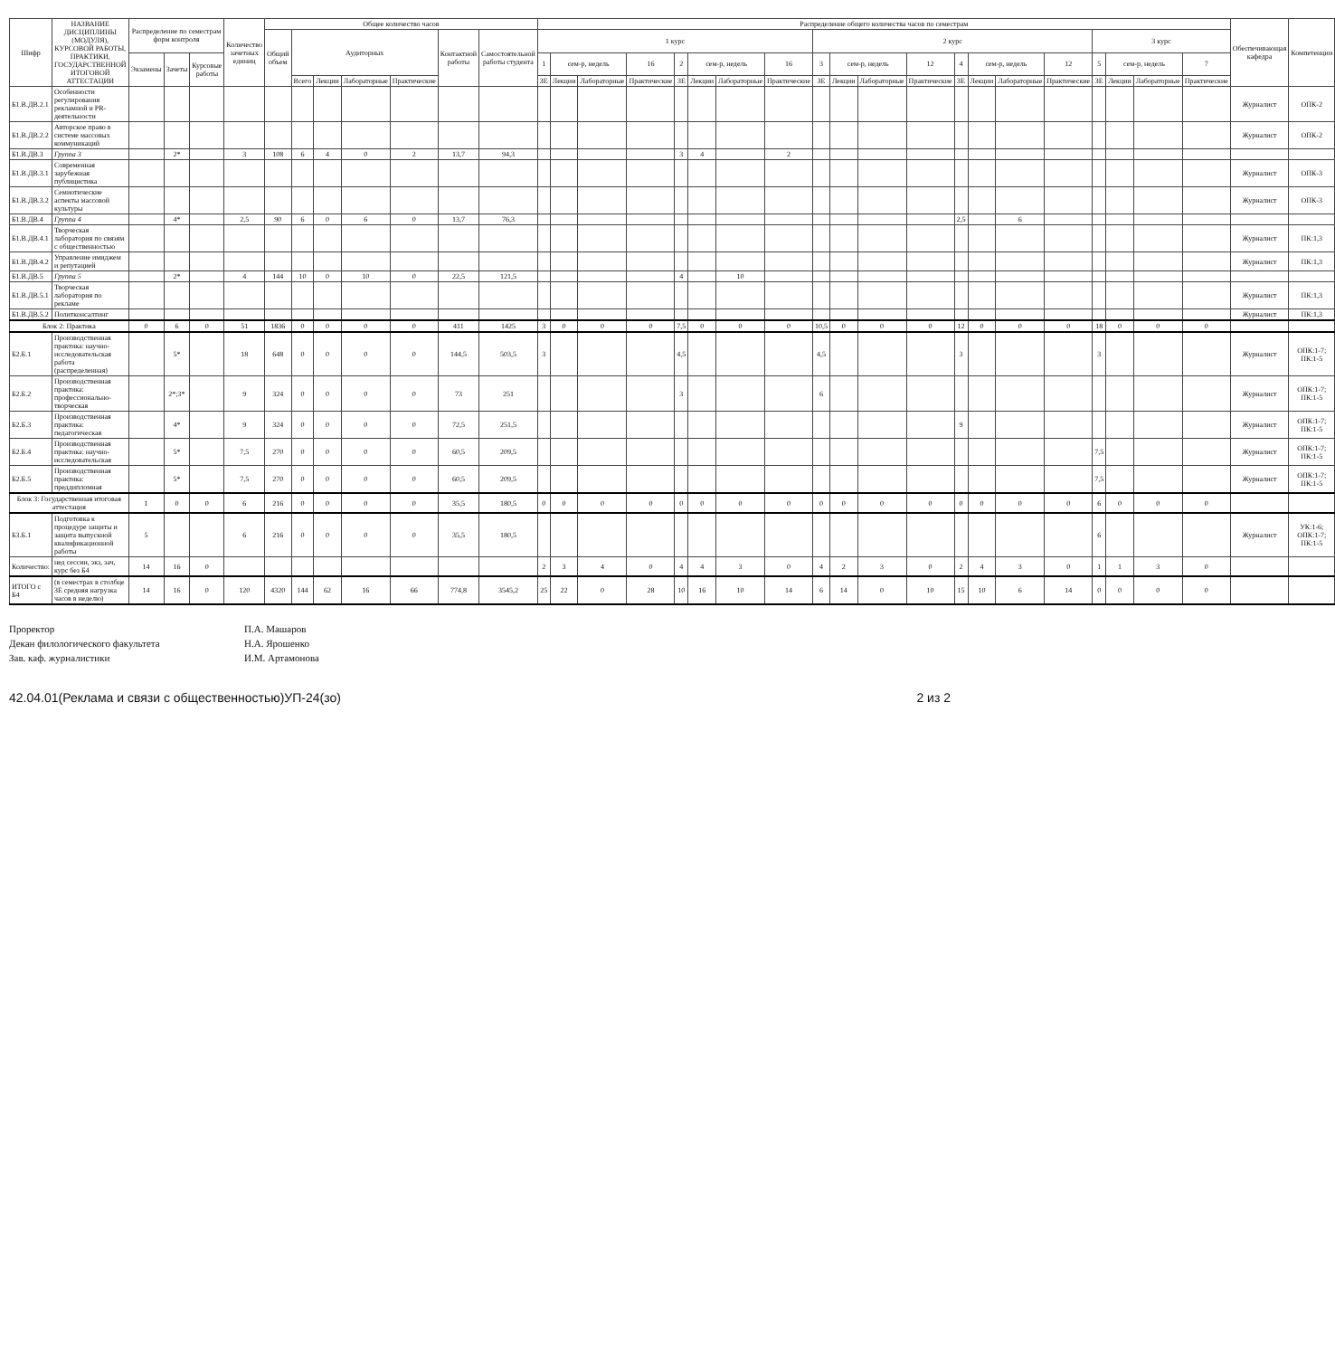| Шифр | НАЗВАНИЕ ДИСЦИПЛИНЫ (МОДУЛЯ), КУРСОВОЙ РАБОТЫ, ПРАКТИКИ, ГОСУДАРСТВЕННОЙ ИТОГОВОЙ АТТЕСТАЦИИ | Распределение по семестрам форм контроля | | | Количество зачетных единиц | Общее количество часов | | | | | | | Распределение общего количества часов по семестрам | | | | | | | | | | | | | | | | | | | | Обеспечивающая кафедра | Компетенции |
| --- | --- | --- | --- | --- | --- | --- | --- | --- | --- | --- | --- | --- | --- | --- | --- | --- | --- | --- | --- | --- | --- | --- | --- | --- | --- | --- | --- | --- | --- | --- | --- | --- | --- | --- |
| | | | | | | Общий объем | Аудиторных | | | | Контактной работы | Самостоятельной работы студента | 1 курс | | | | | | | | 2 курс | | | | | | | | 3 курс | | | | | |
| | | Экзамены | Зачеты | Курсовые работы | | | | | | | | | 1 | сем-р, недель | | 16 | 2 | сем-р, недель | | 16 | 3 | сем-р, недель | | 12 | 4 | сем-р, недель | | 12 | 5 | сем-р, недель | | 7 | | |
| | | | | | | | Всего | Лекции | Лабораторные | Практические | | | ЗЕ | Лекции | Лабораторные | Практические | ЗЕ | Лекции | Лабораторные | Практические | ЗЕ | Лекции | Лабораторные | Практические | ЗЕ | Лекции | Лабораторные | Практические | ЗЕ | Лекции | Лабораторные | Практические | | |
| Б1.В.ДВ.2.1 | Особенности регулирования рекламной и PR-деятельности | | | | | | | | | | | | | | | | | | | | | | | | | | | | | | | | Журналист | ОПК-2 |
| Б1.В.ДВ.2.2 | Авторское право в системе массовых коммуникаций | | | | | | | | | | | | | | | | | | | | | | | | | | | | | | | | Журналист | ОПК-2 |
| Б1.В.ДВ.3 | Группа 3 | | 2* | | 3 | 108 | 6 | 4 | 0 | 2 | 13,7 | 94,3 | | | | | 3 | 4 | | 2 | | | | | | | | | | | | | | |
| Б1.В.ДВ.3.1 | Современная зарубежная публицистика | | | | | | | | | | | | | | | | | | | | | | | | | | | | | | | | Журналист | ОПК-3 |
| Б1.В.ДВ.3.2 | Семиотические аспекты массовой культуры | | | | | | | | | | | | | | | | | | | | | | | | | | | | | | | | Журналист | ОПК-3 |
| Б1.В.ДВ.4 | Группа 4 | | 4* | | 2,5 | 90 | 6 | 0 | 6 | 0 | 13,7 | 76,3 | | | | | | | | | | | | | 2,5 | | 6 | | | | | | | |
| Б1.В.ДВ.4.1 | Творческая лаборатория по связям с общественностью | | | | | | | | | | | | | | | | | | | | | | | | | | | | | | | | Журналист | ПК:1,3 |
| Б1.В.ДВ.4.2 | Управление имиджем и репутацией | | | | | | | | | | | | | | | | | | | | | | | | | | | | | | | | Журналист | ПК:1,3 |
| Б1.В.ДВ.5 | Группа 5 | | 2* | | 4 | 144 | 10 | 0 | 10 | 0 | 22,5 | 121,5 | | | | | 4 | | 10 | | | | | | | | | | | | | | | |
| Б1.В.ДВ.5.1 | Творческая лаборатория по рекламе | | | | | | | | | | | | | | | | | | | | | | | | | | | | | | | | Журналист | ПК:1,3 |
| Б1.В.ДВ.5.2 | Политконсалтинг | | | | | | | | | | | | | | | | | | | | | | | | | | | | | | | | Журналист | ПК:1,3 |
| Блок 2: Практика | | 0 | 6 | 0 | 51 | 1836 | 0 | 0 | 0 | 0 | 411 | 1425 | 3 | 0 | 0 | 0 | 7,5 | 0 | 0 | 0 | 10,5 | 0 | 0 | 0 | 12 | 0 | 0 | 0 | 18 | 0 | 0 | 0 | | |
| Б2.Б.1 | Производственная практика: научно-исследовательская работа (распределенная) | | 5* | | 18 | 648 | 0 | 0 | 0 | 0 | 144,5 | 503,5 | 3 | | | | 4,5 | | | | 4,5 | | | | 3 | | | | 3 | | | | Журналист | ОПК:1-7; ПК:1-5 |
| Б2.Б.2 | Производственная практика: профессионально-творческая | | 2*;3* | | 9 | 324 | 0 | 0 | 0 | 0 | 73 | 251 | | | | | 3 | | | | 6 | | | | | | | | | | | | Журналист | ОПК:1-7; ПК:1-5 |
| Б2.Б.3 | Производственная практика: педагогическая | | 4* | | 9 | 324 | 0 | 0 | 0 | 0 | 72,5 | 251,5 | | | | | | | | | | | | | 9 | | | | | | | | Журналист | ОПК:1-7; ПК:1-5 |
| Б2.Б.4 | Производственная практика: научно-исследовательская | | 5* | | 7,5 | 270 | 0 | 0 | 0 | 0 | 60,5 | 209,5 | | | | | | | | | | | | | | | | | 7,5 | | | | Журналист | ОПК:1-7; ПК:1-5 |
| Б2.Б.5 | Производственная практика: преддипломная | | 5* | | 7,5 | 270 | 0 | 0 | 0 | 0 | 60,5 | 209,5 | | | | | | | | | | | | | | | | | 7,5 | | | | Журналист | ОПК:1-7; ПК:1-5 |
| Блок 3: Государственная итоговая аттестация | | 1 | 0 | 0 | 6 | 216 | 0 | 0 | 0 | 0 | 35,5 | 180,5 | 0 | 0 | 0 | 0 | 0 | 0 | 0 | 0 | 0 | 0 | 0 | 0 | 0 | 0 | 0 | 0 | 6 | 0 | 0 | 0 | | |
| Б3.Б.1 | Подготовка к процедуре защиты и защита выпускной квалификационной работы | 5 | | | 6 | 216 | 0 | 0 | 0 | 0 | 35,5 | 180,5 | | | | | | | | | | | | | | | | | 6 | | | | Журналист | УК:1-6; ОПК:1-7; ПК:1-5 |
| Количество: | нед сессии, экз, зач, курс без Б4 | 14 | 16 | 0 | | | | | | | | | 2 | 3 | 4 | 0 | 4 | 4 | 3 | 0 | 4 | 2 | 3 | 0 | 2 | 4 | 3 | 0 | 1 | 1 | 3 | 0 | | |
| ИТОГО с Б4 | (в семестрах в столбце ЗЕ средняя нагрузка часов в неделю) | 14 | 16 | 0 | 120 | 4320 | 144 | 62 | 16 | 66 | 774,8 | 3545,2 | 25 | 22 | 0 | 28 | 10 | 16 | 10 | 14 | 6 | 14 | 0 | 10 | 15 | 10 | 6 | 14 | 0 | 0 | 0 | 0 | | |
Проректор
П.А. Машаров
Декан филологического факультета
Н.А. Ярошенко
Зав. каф. журналистики
И.М. Артамонова
42.04.01(Реклама и связи с общественностью)УП-24(зо) 2 из 2